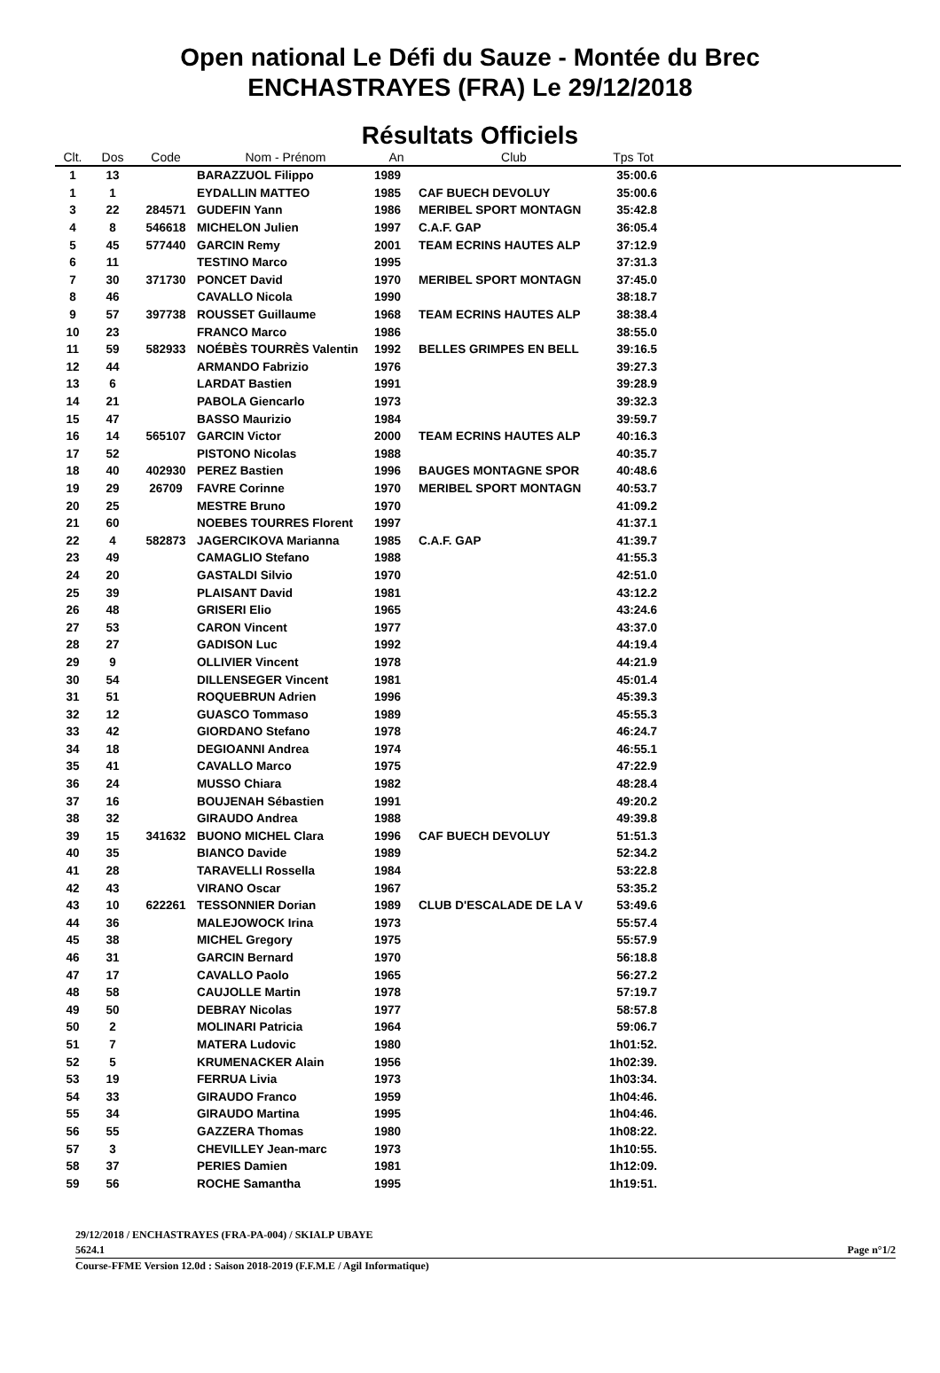Open national Le Défi du Sauze - Montée du Brec
ENCHASTRAYES (FRA) Le 29/12/2018
Résultats Officiels
| Clt. | Dos | Code | Nom - Prénom | An | Club | Tps Tot | |
| --- | --- | --- | --- | --- | --- | --- | --- |
| 1 | 13 | | BARAZZUOL Filippo | 1989 | | 35:00.6 | |
| 1 | 1 | | EYDALLIN MATTEO | 1985 | CAF BUECH DEVOLUY | 35:00.6 | |
| 3 | 22 | 284571 | GUDEFIN Yann | 1986 | MERIBEL SPORT MONTAGN | 35:42.8 | |
| 4 | 8 | 546618 | MICHELON Julien | 1997 | C.A.F. GAP | 36:05.4 | |
| 5 | 45 | 577440 | GARCIN Remy | 2001 | TEAM ECRINS HAUTES ALP | 37:12.9 | |
| 6 | 11 | | TESTINO Marco | 1995 | | 37:31.3 | |
| 7 | 30 | 371730 | PONCET David | 1970 | MERIBEL SPORT MONTAGN | 37:45.0 | |
| 8 | 46 | | CAVALLO Nicola | 1990 | | 38:18.7 | |
| 9 | 57 | 397738 | ROUSSET Guillaume | 1968 | TEAM ECRINS HAUTES ALP | 38:38.4 | |
| 10 | 23 | | FRANCO Marco | 1986 | | 38:55.0 | |
| 11 | 59 | 582933 | NOÉBÈS TOURRÈS Valentin | 1992 | BELLES GRIMPES EN BELL | 39:16.5 | |
| 12 | 44 | | ARMANDO Fabrizio | 1976 | | 39:27.3 | |
| 13 | 6 | | LARDAT Bastien | 1991 | | 39:28.9 | |
| 14 | 21 | | PABOLA Giencarlo | 1973 | | 39:32.3 | |
| 15 | 47 | | BASSO Maurizio | 1984 | | 39:59.7 | |
| 16 | 14 | 565107 | GARCIN Victor | 2000 | TEAM ECRINS HAUTES ALP | 40:16.3 | |
| 17 | 52 | | PISTONO Nicolas | 1988 | | 40:35.7 | |
| 18 | 40 | 402930 | PEREZ Bastien | 1996 | BAUGES MONTAGNE SPOR | 40:48.6 | |
| 19 | 29 | 26709 | FAVRE Corinne | 1970 | MERIBEL SPORT MONTAGN | 40:53.7 | |
| 20 | 25 | | MESTRE Bruno | 1970 | | 41:09.2 | |
| 21 | 60 | | NOEBES TOURRES Florent | 1997 | | 41:37.1 | |
| 22 | 4 | 582873 | JAGERCIKOVA Marianna | 1985 | C.A.F. GAP | 41:39.7 | |
| 23 | 49 | | CAMAGLIO Stefano | 1988 | | 41:55.3 | |
| 24 | 20 | | GASTALDI Silvio | 1970 | | 42:51.0 | |
| 25 | 39 | | PLAISANT David | 1981 | | 43:12.2 | |
| 26 | 48 | | GRISERI Elio | 1965 | | 43:24.6 | |
| 27 | 53 | | CARON Vincent | 1977 | | 43:37.0 | |
| 28 | 27 | | GADISON Luc | 1992 | | 44:19.4 | |
| 29 | 9 | | OLLIVIER Vincent | 1978 | | 44:21.9 | |
| 30 | 54 | | DILLENSEGER Vincent | 1981 | | 45:01.4 | |
| 31 | 51 | | ROQUEBRUN Adrien | 1996 | | 45:39.3 | |
| 32 | 12 | | GUASCO Tommaso | 1989 | | 45:55.3 | |
| 33 | 42 | | GIORDANO Stefano | 1978 | | 46:24.7 | |
| 34 | 18 | | DEGIOANNI Andrea | 1974 | | 46:55.1 | |
| 35 | 41 | | CAVALLO Marco | 1975 | | 47:22.9 | |
| 36 | 24 | | MUSSO Chiara | 1982 | | 48:28.4 | |
| 37 | 16 | | BOUJENAH Sébastien | 1991 | | 49:20.2 | |
| 38 | 32 | | GIRAUDO Andrea | 1988 | | 49:39.8 | |
| 39 | 15 | 341632 | BUONO MICHEL Clara | 1996 | CAF BUECH DEVOLUY | 51:51.3 | |
| 40 | 35 | | BIANCO Davide | 1989 | | 52:34.2 | |
| 41 | 28 | | TARAVELLI Rossella | 1984 | | 53:22.8 | |
| 42 | 43 | | VIRANO Oscar | 1967 | | 53:35.2 | |
| 43 | 10 | 622261 | TESSONNIER Dorian | 1989 | CLUB D'ESCALADE DE LA V | 53:49.6 | |
| 44 | 36 | | MALEJOWOCK Irina | 1973 | | 55:57.4 | |
| 45 | 38 | | MICHEL Gregory | 1975 | | 55:57.9 | |
| 46 | 31 | | GARCIN Bernard | 1970 | | 56:18.8 | |
| 47 | 17 | | CAVALLO Paolo | 1965 | | 56:27.2 | |
| 48 | 58 | | CAUJOLLE Martin | 1978 | | 57:19.7 | |
| 49 | 50 | | DEBRAY Nicolas | 1977 | | 58:57.8 | |
| 50 | 2 | | MOLINARI Patricia | 1964 | | 59:06.7 | |
| 51 | 7 | | MATERA Ludovic | 1980 | | 1h01:52. | |
| 52 | 5 | | KRUMENACKER Alain | 1956 | | 1h02:39. | |
| 53 | 19 | | FERRUA Livia | 1973 | | 1h03:34. | |
| 54 | 33 | | GIRAUDO Franco | 1959 | | 1h04:46. | |
| 55 | 34 | | GIRAUDO Martina | 1995 | | 1h04:46. | |
| 56 | 55 | | GAZZERA Thomas | 1980 | | 1h08:22. | |
| 57 | 3 | | CHEVILLEY Jean-marc | 1973 | | 1h10:55. | |
| 58 | 37 | | PERIES Damien | 1981 | | 1h12:09. | |
| 59 | 56 | | ROCHE Samantha | 1995 | | 1h19:51. | |
29/12/2018 / ENCHASTRAYES (FRA-PA-004) / SKIALP UBAYE
5624.1 Page n°1/2
Course-FFME Version 12.0d : Saison 2018-2019 (F.F.M.E / Agil Informatique)